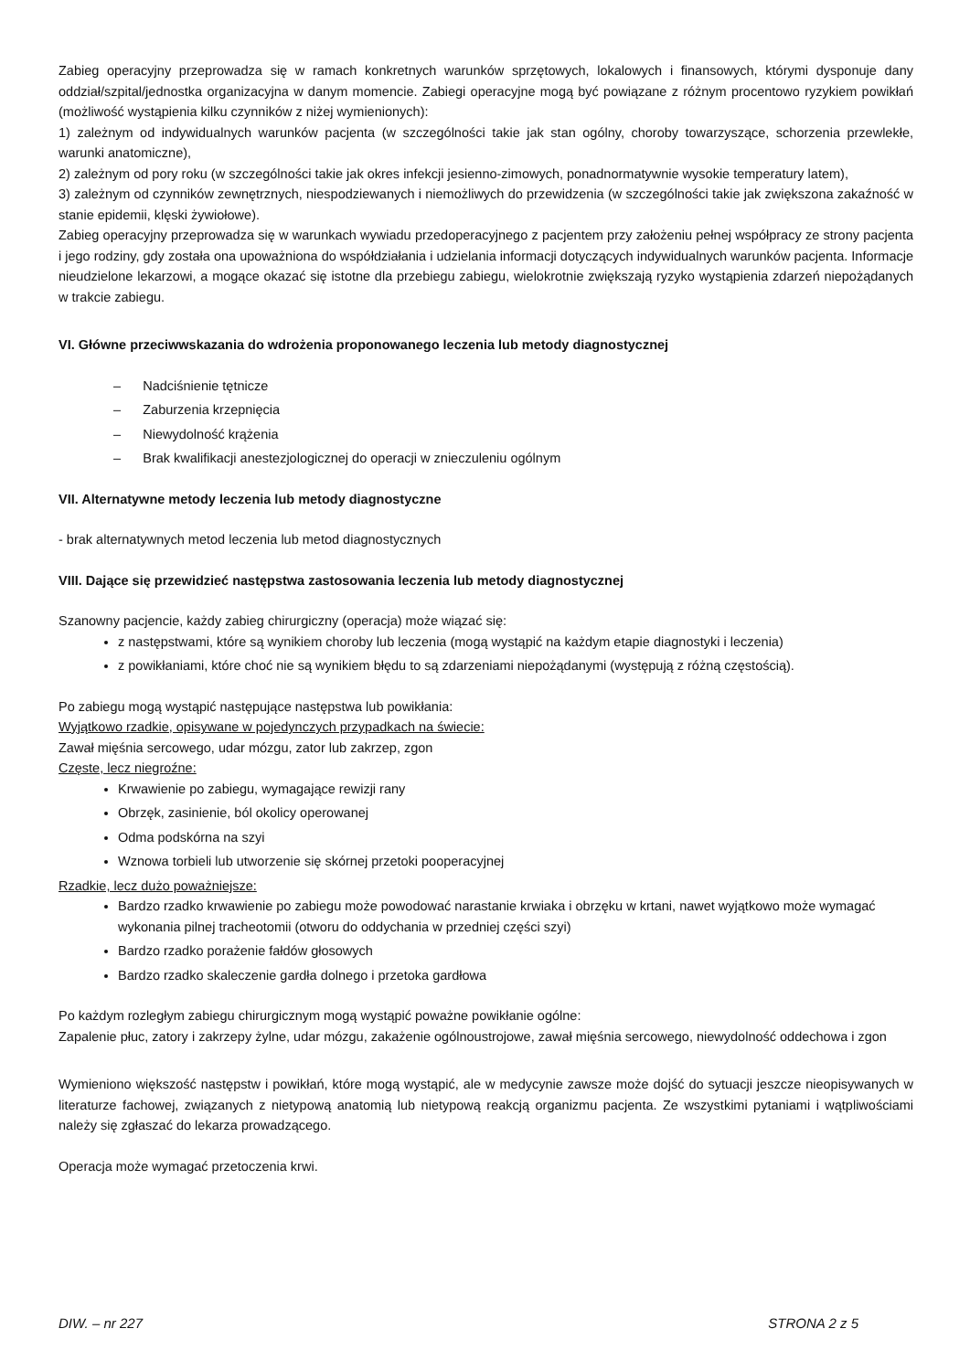Zabieg operacyjny przeprowadza się w ramach konkretnych warunków sprzętowych, lokalowych i finansowych, którymi dysponuje dany oddział/szpital/jednostka organizacyjna w danym momencie. Zabiegi operacyjne mogą być powiązane z różnym procentowo ryzykiem powikłań (możliwość wystąpienia kilku czynników z niżej wymienionych):
1) zależnym od indywidualnych warunków pacjenta (w szczególności takie jak stan ogólny, choroby towarzyszące, schorzenia przewlekłe, warunki anatomiczne),
2) zależnym od pory roku (w szczególności takie jak okres infekcji jesienno-zimowych, ponadnormatywnie wysokie temperatury latem),
3) zależnym od czynników zewnętrznych, niespodziewanych i niemożliwych do przewidzenia (w szczególności takie jak zwiększona zakaźność w stanie epidemii, klęski żywiołowe).
Zabieg operacyjny przeprowadza się w warunkach wywiadu przedoperacyjnego z pacjentem przy założeniu pełnej współpracy ze strony pacjenta i jego rodziny, gdy została ona upoważniona do współdziałania i udzielania informacji dotyczących indywidualnych warunków pacjenta. Informacje nieudzielone lekarzowi, a mogące okazać się istotne dla przebiegu zabiegu, wielokrotnie zwiększają ryzyko wystąpienia zdarzeń niepożądanych w trakcie zabiegu.
VI. Główne przeciwwskazania do wdrożenia proponowanego leczenia lub metody diagnostycznej
– Nadciśnienie tętnicze
– Zaburzenia krzepnięcia
– Niewydolność krążenia
– Brak kwalifikacji anestezjologicznej do operacji w znieczuleniu ogólnym
VII. Alternatywne metody leczenia lub metody diagnostyczne
- brak alternatywnych metod leczenia lub metod diagnostycznych
VIII. Dające się przewidzieć następstwa zastosowania leczenia lub metody diagnostycznej
Szanowny pacjencie, każdy zabieg chirurgiczny (operacja) może wiązać się:
z następstwami, które są wynikiem choroby lub leczenia (mogą wystąpić na każdym etapie diagnostyki i leczenia)
z powikłaniami, które choć nie są wynikiem błędu to są zdarzeniami niepożądanymi (występują z różną częstością).
Po zabiegu mogą wystąpić następujące następstwa lub powikłania:
Wyjątkowo rzadkie, opisywane w pojedynczych przypadkach na świecie:
Zawał mięśnia sercowego, udar mózgu, zator lub zakrzep, zgon
Częste, lecz niegroźne:
Krwawienie po zabiegu, wymagające rewizji rany
Obrzęk, zasinienie, ból okolicy operowanej
Odma podskórna na szyi
Wznowa torbieli lub utworzenie się skórnej przetoki pooperacyjnej
Rzadkie, lecz dużo poważniejsze:
Bardzo rzadko krwawienie po zabiegu może powodować narastanie krwiaka i obrzęku w krtani, nawet wyjątkowo może wymagać wykonania pilnej tracheotomii (otworu do oddychania w przedniej części szyi)
Bardzo rzadko porażenie fałdów głosowych
Bardzo rzadko skaleczenie gardła dolnego i przetoka gardłowa
Po każdym rozległym zabiegu chirurgicznym mogą wystąpić poważne powikłanie ogólne:
Zapalenie płuc, zatory i zakrzepy żylne, udar mózgu, zakażenie ogólnoustrojowe, zawał mięśnia sercowego, niewydolność oddechowa i zgon
Wymieniono większość następstw i powikłań, które mogą wystąpić, ale w medycynie zawsze może dojść do sytuacji jeszcze nieopisywanych w literaturze fachowej, związanych z nietypową anatomią lub nietypową reakcją organizmu pacjenta. Ze wszystkimi pytaniami i wątpliwościami należy się zgłaszać do lekarza prowadzącego.
Operacja może wymagać przetoczenia krwi.
DIW. – nr 227 STRONA 2 z 5